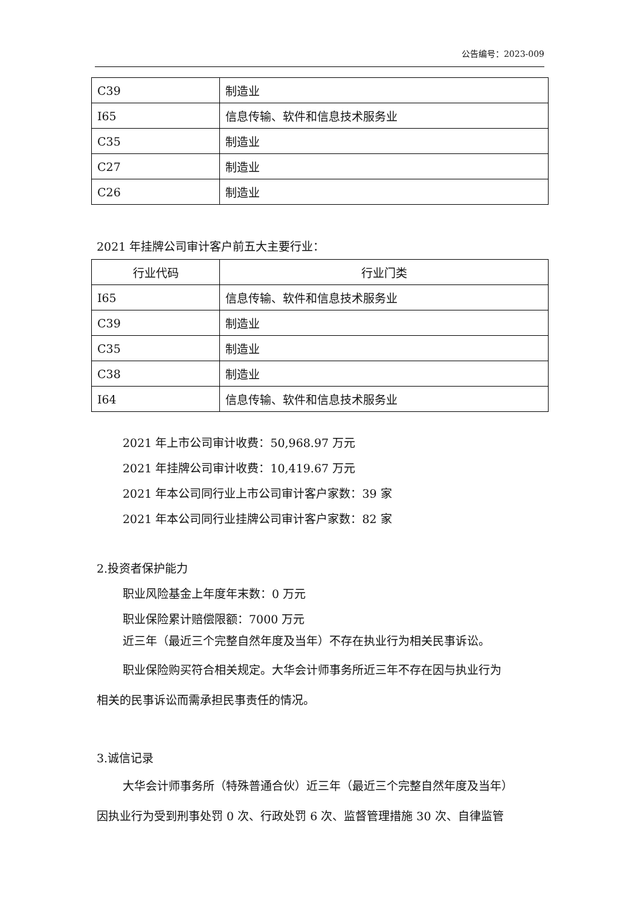公告编号：2023-009
| C39 | 制造业 |
| I65 | 信息传输、软件和信息技术服务业 |
| C35 | 制造业 |
| C27 | 制造业 |
| C26 | 制造业 |
2021 年挂牌公司审计客户前五大主要行业：
| 行业代码 | 行业门类 |
| --- | --- |
| I65 | 信息传输、软件和信息技术服务业 |
| C39 | 制造业 |
| C35 | 制造业 |
| C38 | 制造业 |
| I64 | 信息传输、软件和信息技术服务业 |
2021 年上市公司审计收费：50,968.97 万元
2021 年挂牌公司审计收费：10,419.67 万元
2021 年本公司同行业上市公司审计客户家数：39 家
2021 年本公司同行业挂牌公司审计客户家数：82 家
2.投资者保护能力
职业风险基金上年度年末数：0 万元
职业保险累计赔偿限额：7000 万元
近三年（最近三个完整自然年度及当年）不存在执业行为相关民事诉讼。
职业保险购买符合相关规定。大华会计师事务所近三年不存在因与执业行为
相关的民事诉讼而需承担民事责任的情况。
3.诚信记录
大华会计师事务所（特殊普通合伙）近三年（最近三个完整自然年度及当年）
因执业行为受到刑事处罚 0 次、行政处罚 6 次、监督管理措施 30 次、自律监管